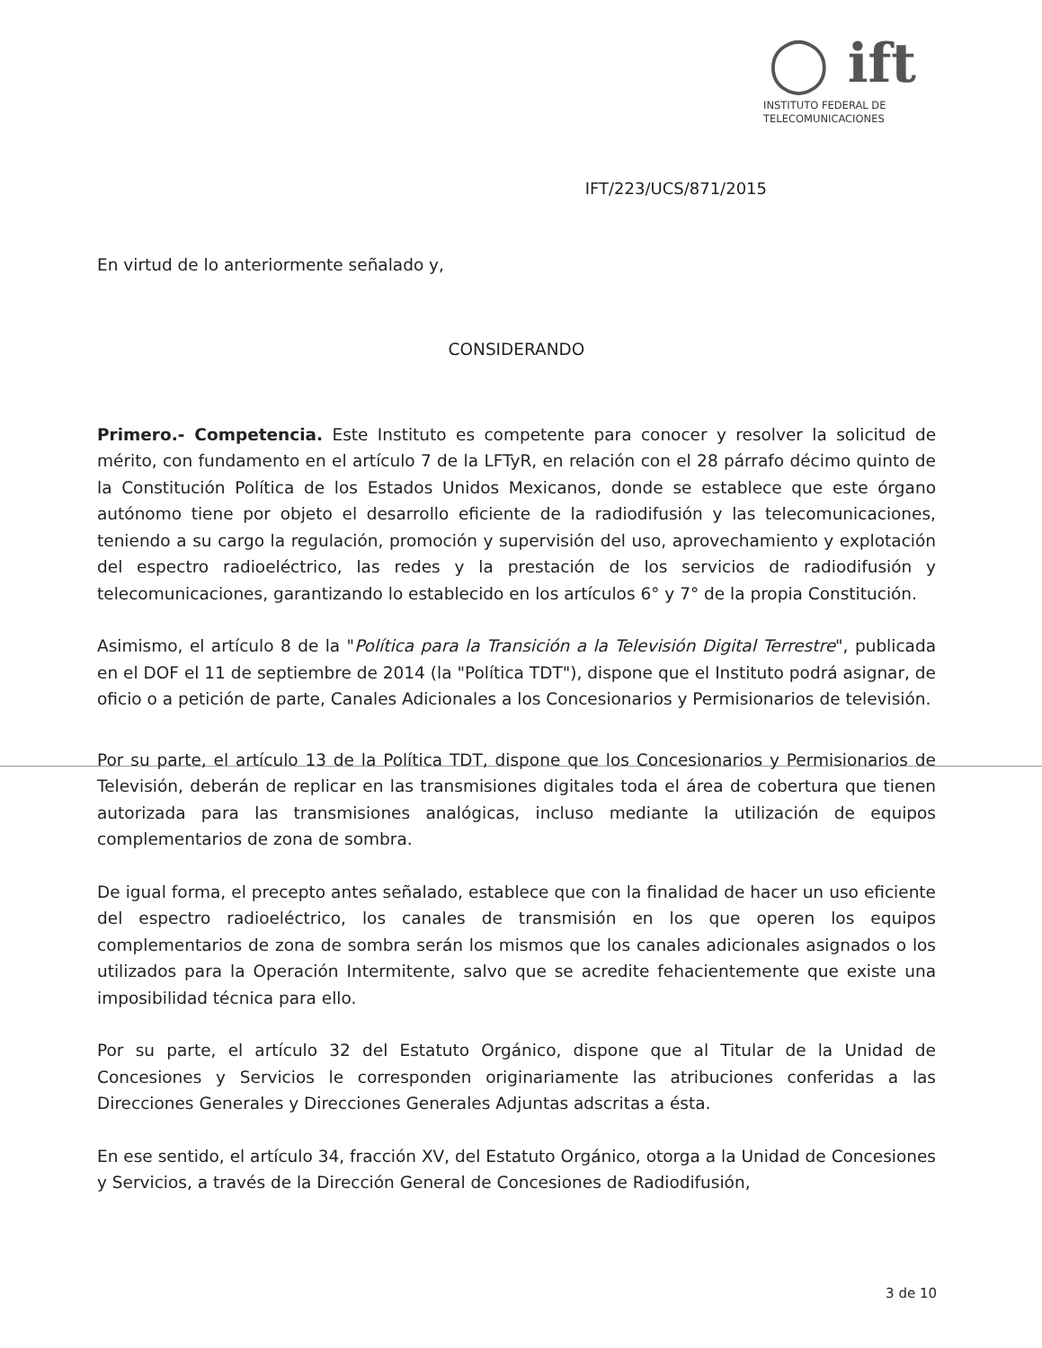◯ ift
INSTITUTO FEDERAL DE
TELECOMUNICACIONES
IFT/223/UCS/871/2015
En virtud de lo anteriormente señalado y,
CONSIDERANDO
Primero.- Competencia. Este Instituto es competente para conocer y resolver la solicitud de mérito, con fundamento en el artículo 7 de la LFTyR, en relación con el 28 párrafo décimo quinto de la Constitución Política de los Estados Unidos Mexicanos, donde se establece que este órgano autónomo tiene por objeto el desarrollo eficiente de la radiodifusión y las telecomunicaciones, teniendo a su cargo la regulación, promoción y supervisión del uso, aprovechamiento y explotación del espectro radioeléctrico, las redes y la prestación de los servicios de radiodifusión y telecomunicaciones, garantizando lo establecido en los artículos 6° y 7° de la propia Constitución.
Asimismo, el artículo 8 de la "Política para la Transición a la Televisión Digital Terrestre", publicada en el DOF el 11 de septiembre de 2014 (la "Política TDT"), dispone que el Instituto podrá asignar, de oficio o a petición de parte, Canales Adicionales a los Concesionarios y Permisionarios de televisión.
Por su parte, el artículo 13 de la Política TDT, dispone que los Concesionarios y Permisionarios de Televisión, deberán de replicar en las transmisiones digitales toda el área de cobertura que tienen autorizada para las transmisiones analógicas, incluso mediante la utilización de equipos complementarios de zona de sombra.
De igual forma, el precepto antes señalado, establece que con la finalidad de hacer un uso eficiente del espectro radioeléctrico, los canales de transmisión en los que operen los equipos complementarios de zona de sombra serán los mismos que los canales adicionales asignados o los utilizados para la Operación Intermitente, salvo que se acredite fehacientemente que existe una imposibilidad técnica para ello.
Por su parte, el artículo 32 del Estatuto Orgánico, dispone que al Titular de la Unidad de Concesiones y Servicios le corresponden originariamente las atribuciones conferidas a las Direcciones Generales y Direcciones Generales Adjuntas adscritas a ésta.
En ese sentido, el artículo 34, fracción XV, del Estatuto Orgánico, otorga a la Unidad de Concesiones y Servicios, a través de la Dirección General de Concesiones de Radiodifusión,
3 de 10